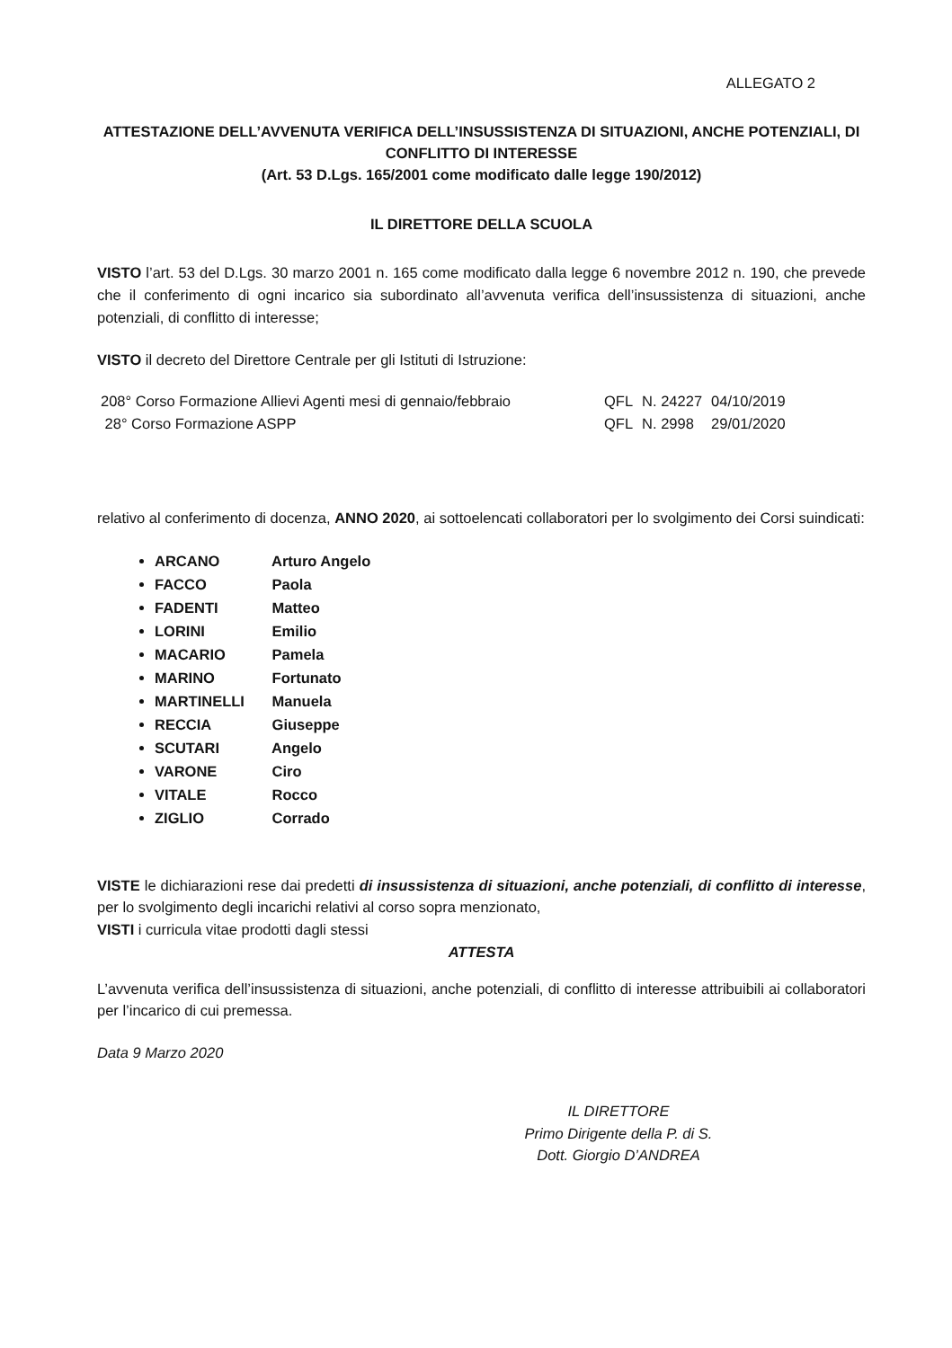ALLEGATO 2
ATTESTAZIONE DELL’AVVENUTA VERIFICA DELL’INSUSSISTENZA DI SITUAZIONI, ANCHE POTENZIALI, DI CONFLITTO DI INTERESSE
(Art. 53 D.Lgs. 165/2001 come modificato dalle legge 190/2012)
IL DIRETTORE DELLA SCUOLA
VISTO l’art. 53 del D.Lgs. 30 marzo 2001 n. 165 come modificato dalla legge 6 novembre 2012 n. 190, che prevede che il conferimento di ogni incarico sia subordinato all’avvenuta verifica dell’insussistenza di situazioni, anche potenziali, di conflitto di interesse;
VISTO il decreto del Direttore Centrale per gli Istituti di Istruzione:
| 208° Corso Formazione Allievi Agenti mesi di gennaio/febbraio | QFL | N. 24227 | 04/10/2019 |
| 28° Corso Formazione ASPP | QFL | N. 2998 | 29/01/2020 |
relativo al conferimento di docenza, ANNO 2020, ai sottoelencati collaboratori per lo svolgimento dei Corsi suindicati:
ARCANO Arturo Angelo
FACCO Paola
FADENTI Matteo
LORINI Emilio
MACARIO Pamela
MARINO Fortunato
MARTINELLI Manuela
RECCIA Giuseppe
SCUTARI Angelo
VARONE Ciro
VITALE Rocco
ZIGLIO Corrado
VISTE le dichiarazioni rese dai predetti di insussistenza di situazioni, anche potenziali, di conflitto di interesse, per lo svolgimento degli incarichi relativi al corso sopra menzionato,
VISTI i curricula vitae prodotti dagli stessi
ATTESTA
L’avvenuta verifica dell’insussistenza di situazioni, anche potenziali, di conflitto di interesse attribuibili ai collaboratori per l’incarico di cui premessa.
Data 9 Marzo 2020
IL DIRETTORE
Primo Dirigente della P. di S.
Dott. Giorgio D’ANDREA